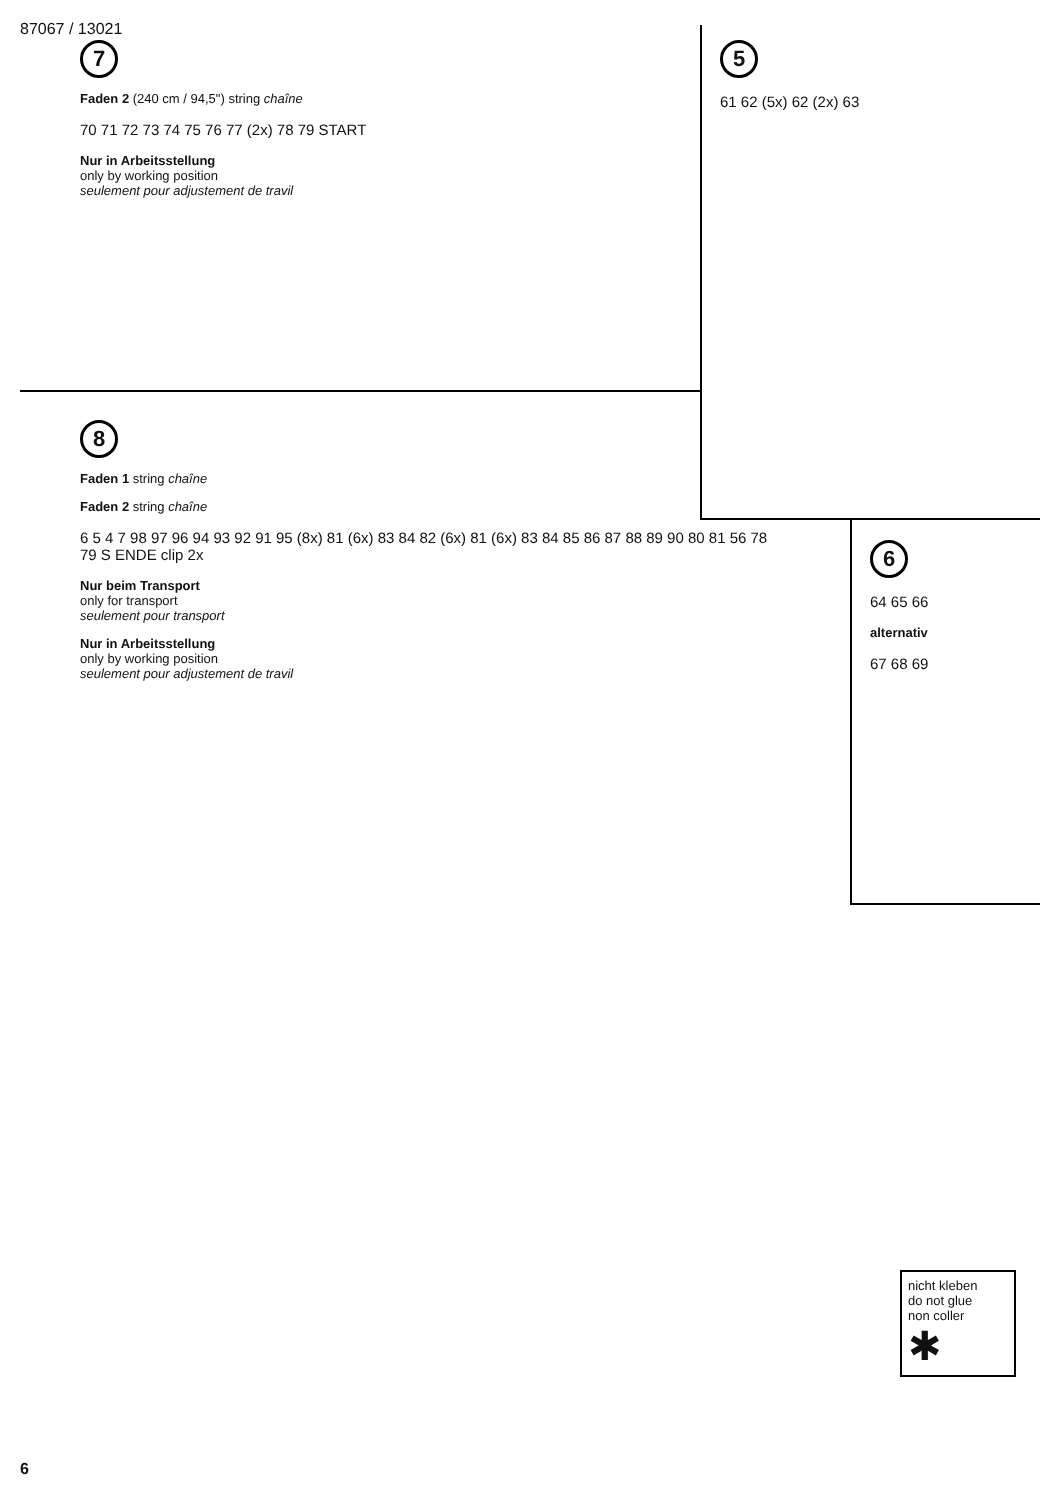87067 / 13021
7
Faden 2 (240 cm / 94,5") string chaîne
70 71 72 73 74 75 76 77 (2x) 78 79 START
Nur in Arbeitsstellung
only by working position
seulement pour adjustement de travil
5
61 62 (5x) 62 (2x) 63
6
64 65 66
alternativ
67 68 69
8
Faden 1 string chaîne
Faden 2 string chaîne
6 5 4 7 98 97 96 94 93 92 91 95 (8x) 81 (6x) 83 84 82 (6x) 81 (6x) 83 84 85 86 87 88 89 90 80 81 56 78 79 S ENDE clip 2x
Nur beim Transport
only for transport
seulement pour transport
Nur in Arbeitsstellung
only by working position
seulement pour adjustement de travil
nicht kleben
do not glue
non coller
✱
6